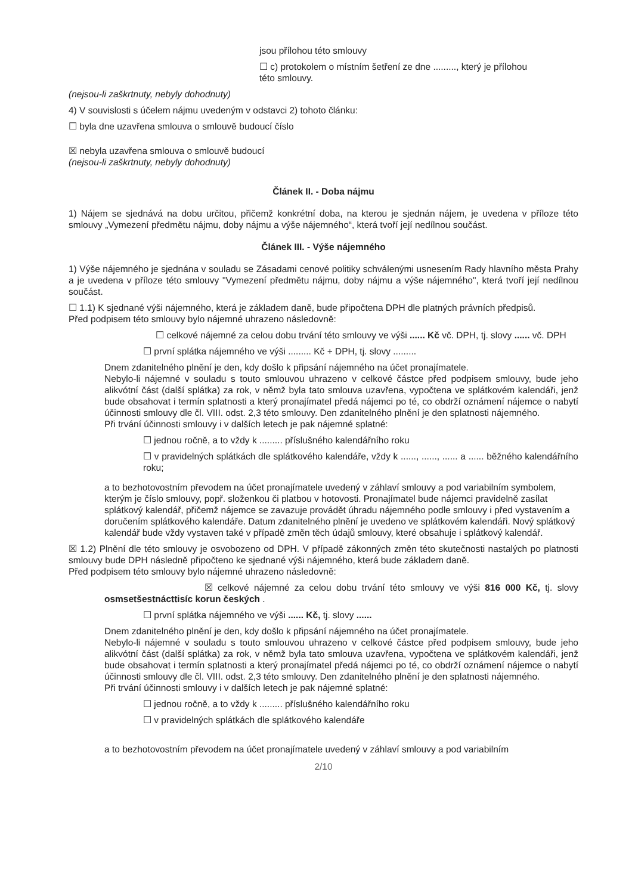jsou přílohou této smlouvy
☐ c) protokolem o místním šetření ze dne ........., který je přílohou
této smlouvy.
(nejsou-li zaškrtnuty, nebyly dohodnuty)
4) V souvislosti s účelem nájmu uvedeným v odstavci 2) tohoto článku:
☐ byla dne uzavřena smlouva o smlouvě budoucí číslo
☒ nebyla uzavřena smlouva o smlouvě budoucí
(nejsou-li zaškrtnuty, nebyly dohodnuty)
Článek II. - Doba nájmu
1) Nájem se sjednává na dobu určitou, přičemž konkrétní doba, na kterou je sjednán nájem, je uvedena v příloze této smlouvy „Vymezení předmětu nájmu, doby nájmu a výše nájemného“, která tvoří její nedílnou součást.
Článek III. - Výše nájemného
1) Výše nájemného je sjednána v souladu se Zásadami cenové politiky schválenými usnesením Rady hlavního města Prahy a je uvedena v příloze této smlouvy "Vymezení předmětu nájmu, doby nájmu a výše nájemného", která tvoří její nedílnou součást.
☐ 1.1) K sjednané výši nájemného, která je základem daně, bude připočtena DPH dle platných právních předpisů.
Před podpisem této smlouvy bylo nájemné uhrazeno následovně:
☐ celkové nájemné za celou dobu trvání této smlouvy ve výši ...... Kč vč. DPH, tj. slovy ...... vč. DPH
☐ první splátka nájemného ve výši ......... Kč + DPH, tj. slovy .........
Dnem zdanitelného plnění je den, kdy došlo k připsání nájemného na účet pronajímatele.
Nebylo-li nájemné v souladu s touto smlouvou uhrazeno v celkové částce před podpisem smlouvy, bude jeho alikvótní část (další splátka) za rok, v němž byla tato smlouva uzavřena, vypočtena ve splátkovém kalendáři, jenž bude obsahovat i termín splatnosti a který pronajímatel předá nájemci po té, co obdrží oznámení nájemce o nabytí účinnosti smlouvy dle čl. VIII. odst. 2,3 této smlouvy. Den zdanitelného plnění je den splatnosti nájemného.
Při trvání účinnosti smlouvy i v dalších letech je pak nájemné splatné:
☐ jednou ročně, a to vždy k ......... příslušného kalendářního roku
☐ v pravidelných splátkách dle splátkového kalendáře, vždy k ......, ......, ...... a ...... běžného kalendářního roku;
a to bezhotovostním převodem na účet pronajímatele uvedený v záhlaví smlouvy a pod variabilním symbolem, kterým je číslo smlouvy, popř. složenkou či platbou v hotovosti. Pronajímatel bude nájemci pravidelně zasílat splátkový kalendář, přičemž nájemce se zavazuje provádět úhradu nájemného podle smlouvy i před vystavením a doručením splátkového kalendáře. Datum zdanitelného plnění je uvedeno ve splátkovém kalendáři. Nový splátkový kalendář bude vždy vystaven také v případě změn těch údajů smlouvy, které obsahuje i splátkový kalendář.
☒ 1.2) Plnění dle této smlouvy je osvobozeno od DPH. V případě zákonných změn této skutečnosti nastalých po platnosti smlouvy bude DPH následně připočteno ke sjednané výši nájemného, která bude základem daně.
Před podpisem této smlouvy bylo nájemné uhrazeno následovně:
☒ celkové nájemné za celou dobu trvání této smlouvy ve výši 816 000 Kč, tj. slovy osmsetšestnácttisíc korun českých .
☐ první splátka nájemného ve výši ...... Kč, tj. slovy ......
Dnem zdanitelného plnění je den, kdy došlo k připsání nájemného na účet pronajímatele.
Nebylo-li nájemné v souladu s touto smlouvou uhrazeno v celkové částce před podpisem smlouvy, bude jeho alikvótní část (další splátka) za rok, v němž byla tato smlouva uzavřena, vypočtena ve splátkovém kalendáři, jenž bude obsahovat i termín splatnosti a který pronajímatel předá nájemci po té, co obdrží oznámení nájemce o nabytí účinnosti smlouvy dle čl. VIII. odst. 2,3 této smlouvy. Den zdanitelného plnění je den splatnosti nájemného.
Při trvání účinnosti smlouvy i v dalších letech je pak nájemné splatné:
☐ jednou ročně, a to vždy k ......... příslušného kalendářního roku
☐ v pravidelných splátkách dle splátkového kalendáře
a to bezhotovostním převodem na účet pronajímatele uvedený v záhlaví smlouvy a pod variabilním
2/10